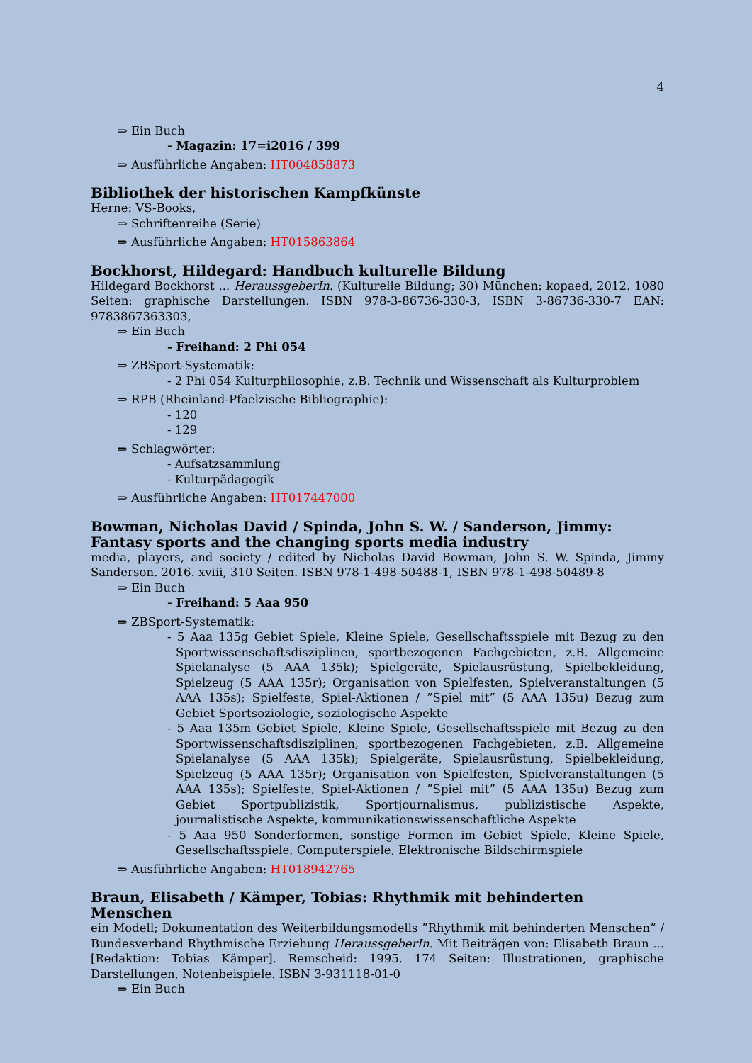4
⇒ Ein Buch
- Magazin: 17=i2016 / 399
⇒ Ausführliche Angaben: HT004858873
Bibliothek der historischen Kampfkünste
Herne: VS-Books,
⇒ Schriftenreihe (Serie)
⇒ Ausführliche Angaben: HT015863864
Bockhorst, Hildegard: Handbuch kulturelle Bildung
Hildegard Bockhorst ... HeraussgeberIn. (Kulturelle Bildung; 30) München: kopaed, 2012. 1080 Seiten: graphische Darstellungen. ISBN 978-3-86736-330-3, ISBN 3-86736-330-7 EAN: 9783867363303,
⇒ Ein Buch
- Freihand: 2 Phi 054
⇒ ZBSport-Systematik:
- 2 Phi 054 Kulturphilosophie, z.B. Technik und Wissenschaft als Kulturproblem
⇒ RPB (Rheinland-Pfaelzische Bibliographie):
- 120
- 129
⇒ Schlagwörter:
- Aufsatzsammlung
- Kulturpädagogik
⇒ Ausführliche Angaben: HT017447000
Bowman, Nicholas David / Spinda, John S. W. / Sanderson, Jimmy: Fantasy sports and the changing sports media industry
media, players, and society / edited by Nicholas David Bowman, John S. W. Spinda, Jimmy Sanderson. 2016. xviii, 310 Seiten. ISBN 978-1-498-50488-1, ISBN 978-1-498-50489-8
⇒ Ein Buch
- Freihand: 5 Aaa 950
⇒ ZBSport-Systematik:
- 5 Aaa 135g Gebiet Spiele, Kleine Spiele, Gesellschaftsspiele mit Bezug zu den Sportwissenschaftsdisziplinen, sportbezogenen Fachgebieten, z.B. Allgemeine Spielanalyse (5 AAA 135k); Spielgeräte, Spielausrüstung, Spielbekleidung, Spielzeug (5 AAA 135r); Organisation von Spielfesten, Spielveranstaltungen (5 AAA 135s); Spielfeste, Spiel-Aktionen / ”Spiel mit” (5 AAA 135u) Bezug zum Gebiet Sportsoziologie, soziologische Aspekte
- 5 Aaa 135m Gebiet Spiele, Kleine Spiele, Gesellschaftsspiele mit Bezug zu den Sportwissenschaftsdisziplinen, sportbezogenen Fachgebieten, z.B. Allgemeine Spielanalyse (5 AAA 135k); Spielgeräte, Spielausrüstung, Spielbekleidung, Spielzeug (5 AAA 135r); Organisation von Spielfesten, Spielveranstaltungen (5 AAA 135s); Spielfeste, Spiel-Aktionen / ”Spiel mit” (5 AAA 135u) Bezug zum Gebiet Sportpublizistik, Sportjournalismus, publizistische Aspekte, journalistische Aspekte, kommunikationswissenschaftliche Aspekte
- 5 Aaa 950 Sonderformen, sonstige Formen im Gebiet Spiele, Kleine Spiele, Gesellschaftsspiele, Computerspiele, Elektronische Bildschirmspiele
⇒ Ausführliche Angaben: HT018942765
Braun, Elisabeth / Kämper, Tobias: Rhythmik mit behinderten Menschen
ein Modell; Dokumentation des Weiterbildungsmodells ”Rhythmik mit behinderten Menschen” / Bundesverband Rhythmische Erziehung HeraussgeberIn. Mit Beiträgen von: Elisabeth Braun ... [Redaktion: Tobias Kämper]. Remscheid: 1995. 174 Seiten: Illustrationen, graphische Darstellungen, Notenbeispiele. ISBN 3-931118-01-0
⇒ Ein Buch